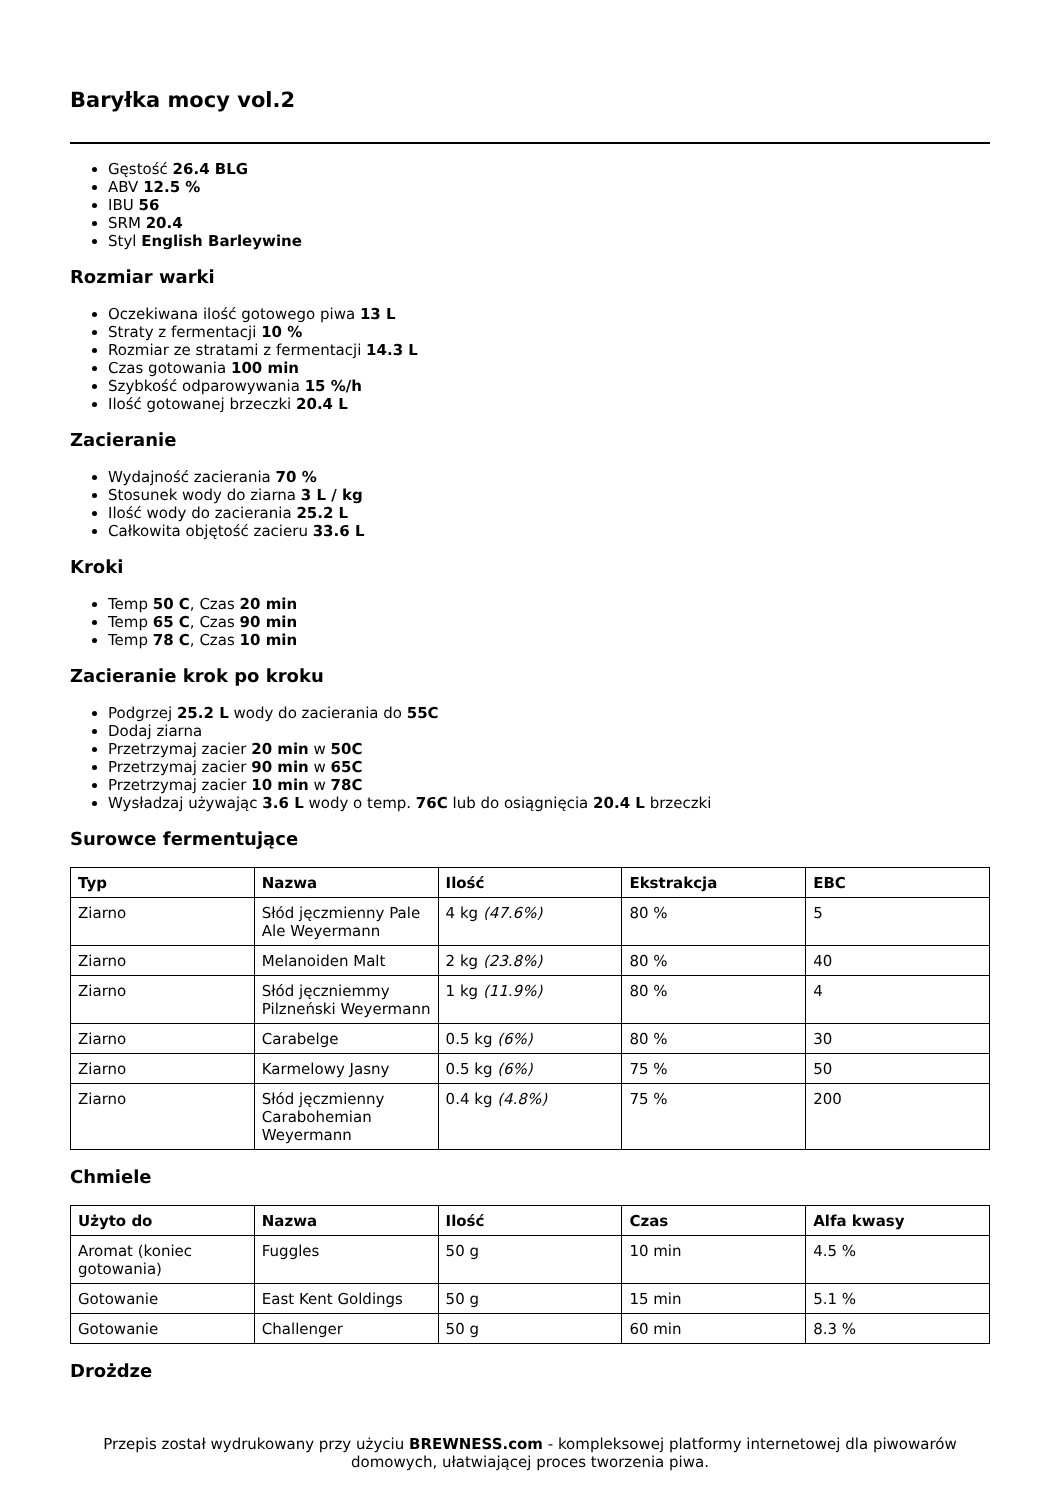Baryłka mocy vol.2
Gęstość 26.4 BLG
ABV 12.5 %
IBU 56
SRM 20.4
Styl English Barleywine
Rozmiar warki
Oczekiwana ilość gotowego piwa 13 L
Straty z fermentacji 10 %
Rozmiar ze stratami z fermentacji 14.3 L
Czas gotowania 100 min
Szybkość odparowywania 15 %/h
Ilość gotowanej brzeczki 20.4 L
Zacieranie
Wydajność zacierania 70 %
Stosunek wody do ziarna 3 L / kg
Ilość wody do zacierania 25.2 L
Całkowita objętość zacieru 33.6 L
Kroki
Temp 50 C, Czas 20 min
Temp 65 C, Czas 90 min
Temp 78 C, Czas 10 min
Zacieranie krok po kroku
Podgrzej 25.2 L wody do zacierania do 55C
Dodaj ziarna
Przetrzymaj zacier 20 min w 50C
Przetrzymaj zacier 90 min w 65C
Przetrzymaj zacier 10 min w 78C
Wysładzaj używając 3.6 L wody o temp. 76C lub do osiągnięcia 20.4 L brzeczki
Surowce fermentujące
| Typ | Nazwa | Ilość | Ekstrakcja | EBC |
| --- | --- | --- | --- | --- |
| Ziarno | Słód jęczmienny Pale Ale Weyermann | 4 kg (47.6%) | 80 % | 5 |
| Ziarno | Melanoiden Malt | 2 kg (23.8%) | 80 % | 40 |
| Ziarno | Słód jęczniemmy Pilzneński Weyermann | 1 kg (11.9%) | 80 % | 4 |
| Ziarno | Carabelge | 0.5 kg (6%) | 80 % | 30 |
| Ziarno | Karmelowy Jasny | 0.5 kg (6%) | 75 % | 50 |
| Ziarno | Słód jęczmienny Carabohemian Weyermann | 0.4 kg (4.8%) | 75 % | 200 |
Chmiele
| Użyto do | Nazwa | Ilość | Czas | Alfa kwasy |
| --- | --- | --- | --- | --- |
| Aromat (koniec gotowania) | Fuggles | 50 g | 10 min | 4.5 % |
| Gotowanie | East Kent Goldings | 50 g | 15 min | 5.1 % |
| Gotowanie | Challenger | 50 g | 60 min | 8.3 % |
Drożdze
Przepis został wydrukowany przy użyciu BREWNESS.com - kompleksowej platformy internetowej dla piwowarów domowych, ułatwiającej proces tworzenia piwa.